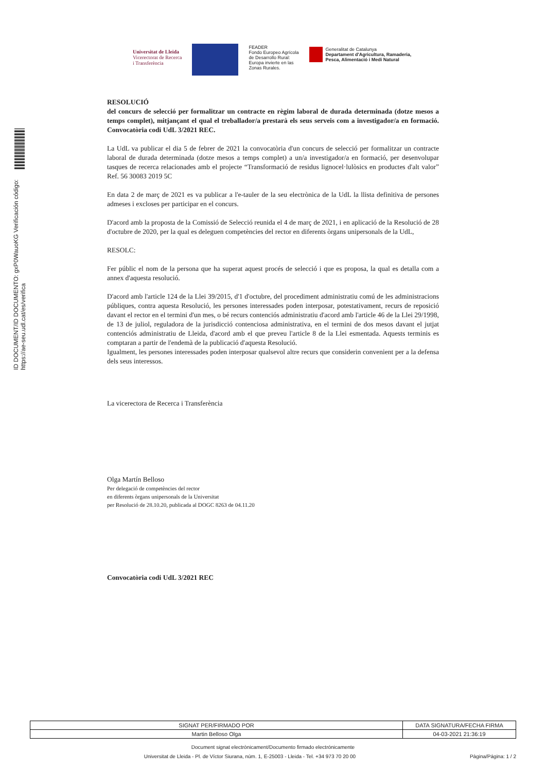ID DOCUMENT/ID DOCUMENTO: gxP0WauoKG Verificación código: https://ae-seu.udl.cat/es/verifica
Universitat de Lleida
Vicerectorat de Recerca
i Transferència
FEADER
Fondo Europeo Agrícola
de Desarrollo Rural:
Europa invierte en las
Zonas Rurales.
Generalitat de Catalunya
Departament d'Agricultura, Ramaderia,
Pesca, Alimentació i Medi Natural
RESOLUCIÓ
del concurs de selecció per formalitzar un contracte en règim laboral de durada determinada (dotze mesos a temps complet), mitjançant el qual el treballador/a prestarà els seus serveis com a investigador/a en formació. Convocatòria codi UdL 3/2021 REC.
La UdL va publicar el dia 5 de febrer de 2021 la convocatòria d'un concurs de selecció per formalitzar un contracte laboral de durada determinada (dotze mesos a temps complet) a un/a investigador/a en formació, per desenvolupar tasques de recerca relacionades amb el projecte “Transformació de residus lignocel·lulòsics en productes d'alt valor” Ref. 56 30083 2019 5C
En data 2 de març de 2021 es va publicar a l'e-tauler de la seu electrònica de la UdL la llista definitiva de persones admeses i excloses per participar en el concurs.
D'acord amb la proposta de la Comissió de Selecció reunida el 4 de març de 2021, i en aplicació de la Resolució de 28 d'octubre de 2020, per la qual es deleguen competències del rector en diferents òrgans unipersonals de la UdL,
RESOLC:
Fer públic el nom de la persona que ha superat aquest procés de selecció i que es proposa, la qual es detalla com a annex d'aquesta resolució.
D'acord amb l'article 124 de la Llei 39/2015, d'1 d'octubre, del procediment administratiu comú de les administracions públiques, contra aquesta Resolució, les persones interessades poden interposar, potestativament, recurs de reposició davant el rector en el termini d'un mes, o bé recurs contenciós administratiu d'acord amb l'article 46 de la Llei 29/1998, de 13 de juliol, reguladora de la jurisdicció contenciosa administrativa, en el termini de dos mesos davant el jutjat contenciós administratiu de Lleida, d'acord amb el que preveu l'article 8 de la Llei esmentada. Aquests terminis es comptaran a partir de l'endemà de la publicació d'aquesta Resolució.
Igualment, les persones interessades poden interposar qualsevol altre recurs que considerin convenient per a la defensa dels seus interessos.
La vicerectora de Recerca i Transferència
Olga Martín Belloso
Per delegació de competències del rector
en diferents òrgans unipersonals de la Universitat
per Resolució de 28.10.20, publicada al DOGC 8263 de 04.11.20
Convocatòria codi UdL 3/2021 REC
| SIGNAT PER/FIRMADO POR | DATA SIGNATURA/FECHA FIRMA |
| --- | --- |
| Martin Belloso Olga | 04-03-2021 21:36:19 |
Document signat electrònicament/Documento firmado electrónicamente
Universitat de Lleida - Pl. de Víctor Siurana, núm. 1, E-25003 - Lleida - Tel. +34 973 70 20 00 Pàgina/Página: 1 / 2